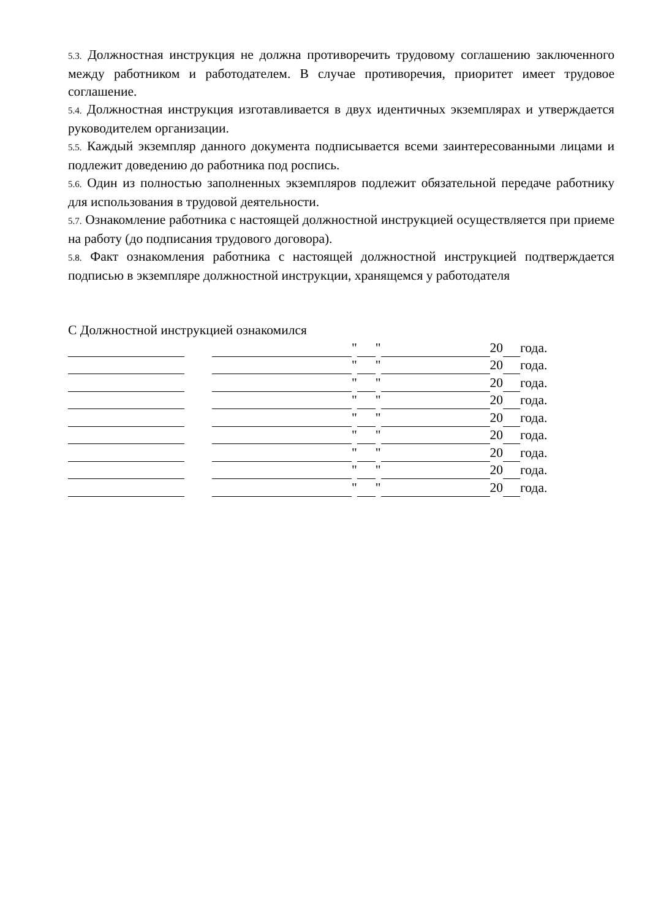5.3. Должностная инструкция не должна противоречить трудовому соглашению заключенного между работником и работодателем. В случае противоречия, приоритет имеет трудовое соглашение.
5.4. Должностная инструкция изготавливается в двух идентичных экземплярах и утверждается руководителем организации.
5.5. Каждый экземпляр данного документа подписывается всеми заинтересованными лицами и подлежит доведению до работника под роспись.
5.6. Один из полностью заполненных экземпляров подлежит обязательной передаче работнику для использования в трудовой деятельности.
5.7. Ознакомление работника с настоящей должностной инструкцией осуществляется при приеме на работу (до подписания трудового договора).
5.8. Факт ознакомления работника с настоящей должностной инструкцией подтверждается подписью в экземпляре должностной инструкции, хранящемся у работодателя
С Должностной инструкцией ознакомился
" " 20 года.
" " 20 года.
" " 20 года.
" " 20 года.
" " 20 года.
" " 20 года.
" " 20 года.
" " 20 года.
" " 20 года.